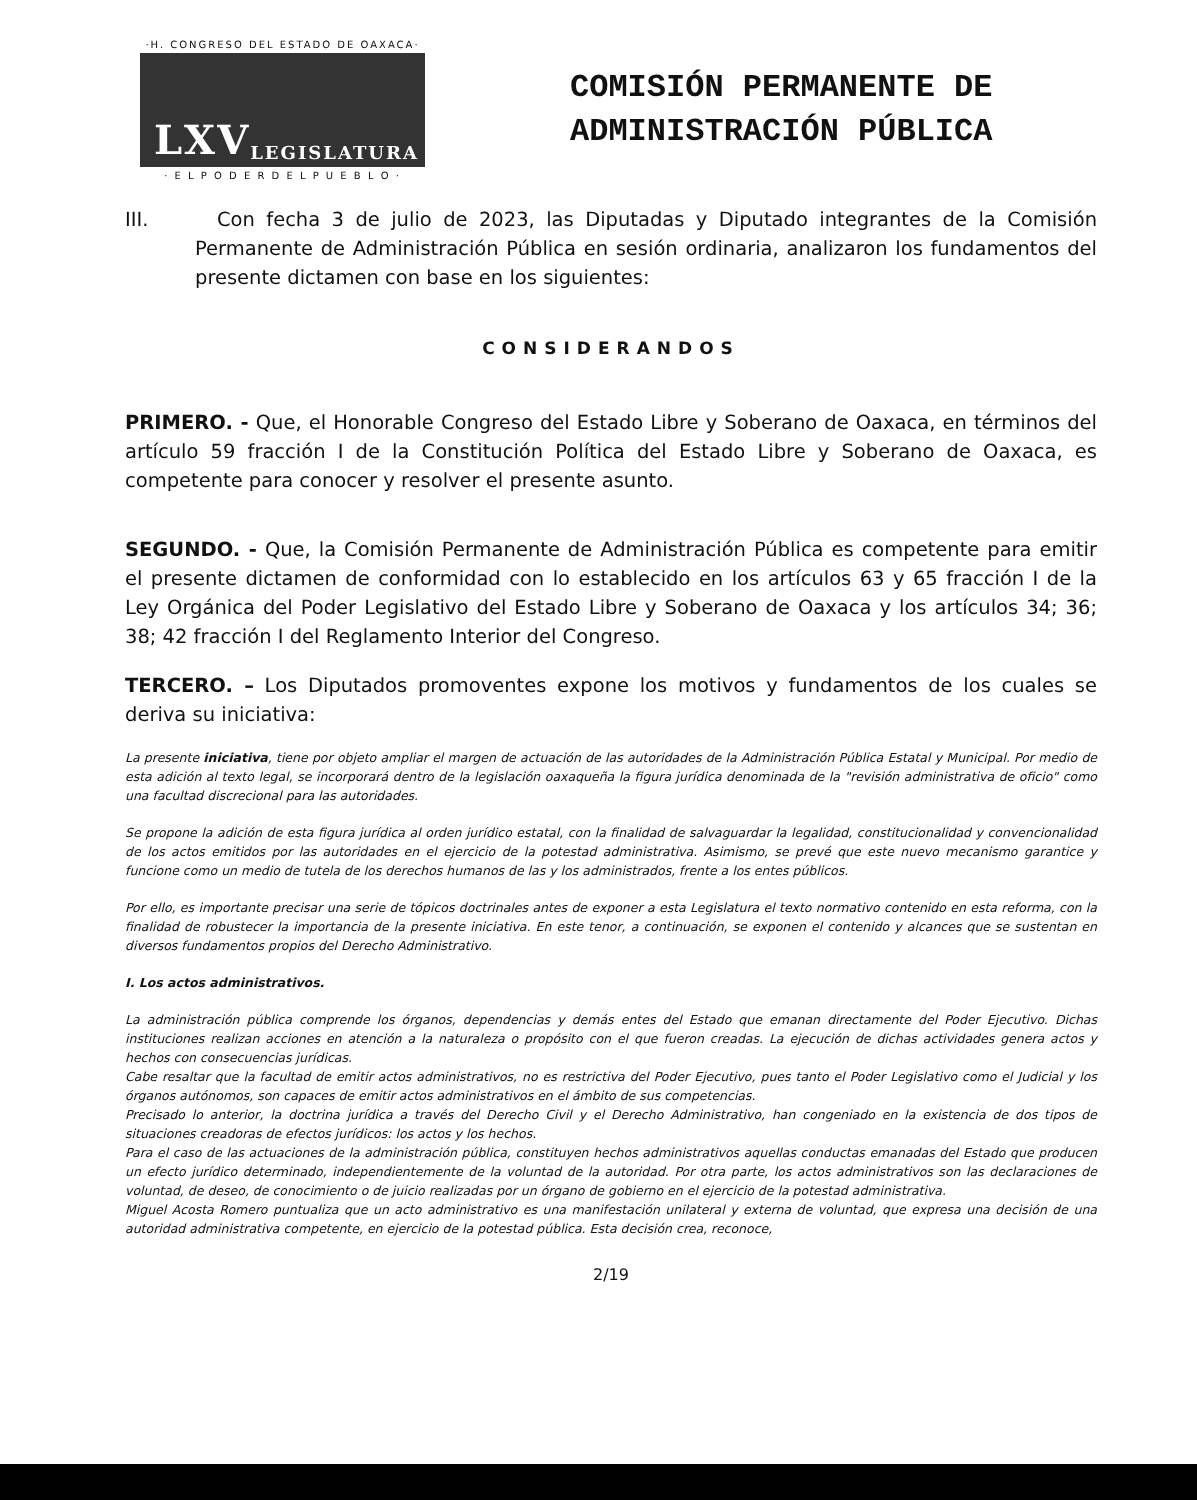·H. CONGRESO DEL ESTADO DE OAXACA·
LXV
LEGISLATURA
· E L P O D E R D E L P U E B L O ·
COMISIÓN PERMANENTE DE
ADMINISTRACIÓN PÚBLICA
III. Con fecha 3 de julio de 2023, las Diputadas y Diputado integrantes de la Comisión Permanente de Administración Pública en sesión ordinaria, analizaron los fundamentos del presente dictamen con base en los siguientes:
CONSIDERANDOS
PRIMERO. - Que, el Honorable Congreso del Estado Libre y Soberano de Oaxaca, en términos del artículo 59 fracción I de la Constitución Política del Estado Libre y Soberano de Oaxaca, es competente para conocer y resolver el presente asunto.
SEGUNDO. - Que, la Comisión Permanente de Administración Pública es competente para emitir el presente dictamen de conformidad con lo establecido en los artículos 63 y 65 fracción I de la Ley Orgánica del Poder Legislativo del Estado Libre y Soberano de Oaxaca y los artículos 34; 36; 38; 42 fracción I del Reglamento Interior del Congreso.
TERCERO. – Los Diputados promoventes expone los motivos y fundamentos de los cuales se deriva su iniciativa:
La presente iniciativa, tiene por objeto ampliar el margen de actuación de las autoridades de la Administración Pública Estatal y Municipal. Por medio de esta adición al texto legal, se incorporará dentro de la legislación oaxaqueña la figura jurídica denominada de la "revisión administrativa de oficio" como una facultad discrecional para las autoridades.
Se propone la adición de esta figura jurídica al orden jurídico estatal, con la finalidad de salvaguardar la legalidad, constitucionalidad y convencionalidad de los actos emitidos por las autoridades en el ejercicio de la potestad administrativa. Asimismo, se prevé que este nuevo mecanismo garantice y funcione como un medio de tutela de los derechos humanos de las y los administrados, frente a los entes públicos.
Por ello, es importante precisar una serie de tópicos doctrinales antes de exponer a esta Legislatura el texto normativo contenido en esta reforma, con la finalidad de robustecer la importancia de la presente iniciativa. En este tenor, a continuación, se exponen el contenido y alcances que se sustentan en diversos fundamentos propios del Derecho Administrativo.
I. Los actos administrativos.
La administración pública comprende los órganos, dependencias y demás entes del Estado que emanan directamente del Poder Ejecutivo. Dichas instituciones realizan acciones en atención a la naturaleza o propósito con el que fueron creadas. La ejecución de dichas actividades genera actos y hechos con consecuencias jurídicas.
Cabe resaltar que la facultad de emitir actos administrativos, no es restrictiva del Poder Ejecutivo, pues tanto el Poder Legislativo como el Judicial y los órganos autónomos, son capaces de emitir actos administrativos en el ámbito de sus competencias.
Precisado lo anterior, la doctrina jurídica a través del Derecho Civil y el Derecho Administrativo, han congeniado en la existencia de dos tipos de situaciones creadoras de efectos jurídicos: los actos y los hechos.
Para el caso de las actuaciones de la administración pública, constituyen hechos administrativos aquellas conductas emanadas del Estado que producen un efecto jurídico determinado, independientemente de la voluntad de la autoridad. Por otra parte, los actos administrativos son las declaraciones de voluntad, de deseo, de conocimiento o de juicio realizadas por un órgano de gobierno en el ejercicio de la potestad administrativa.
Miguel Acosta Romero puntualiza que un acto administrativo es una manifestación unilateral y externa de voluntad, que expresa una decisión de una autoridad administrativa competente, en ejercicio de la potestad pública. Esta decisión crea, reconoce,
2/19